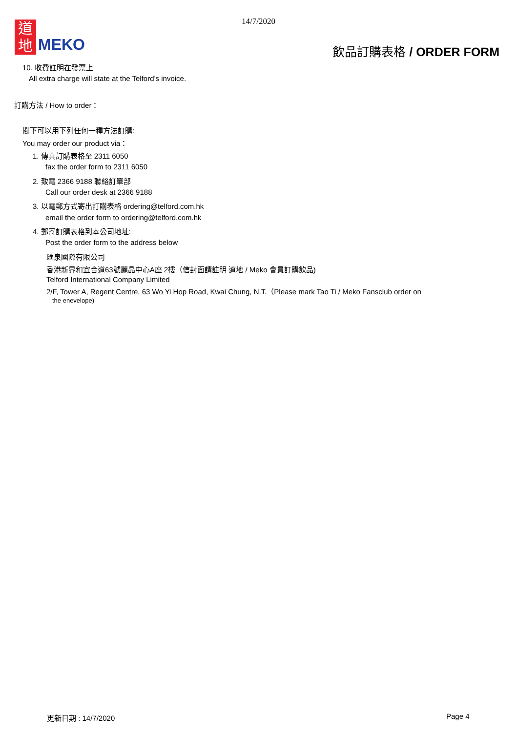14/7/2020
道
地
MEKO
飲品訂購表格 / ORDER FORM
10. 收費註明在發票上
All extra charge will state at the Telford’s invoice.
訂購方法 / How to order：
閣下可以用下列任何一種方法訂購:
You may order our product via：
1. 傳真訂購表格至 2311 6050
fax the order form to 2311 6050
2. 致電 2366 9188 聯絡訂單部
Call our order desk at 2366 9188
3. 以電郵方式寄出訂購表格 ordering@telford.com.hk
email the order form to ordering@telford.com.hk
4. 郵寄訂購表格到本公司地址:
Post the order form to the address below
匯泉國際有限公司
香港新界和宜合道63號麗晶中心A座 2樓（信封面請註明 道地 / Meko 會員訂購飲品)
Telford International Company Limited
2/F, Tower A, Regent Centre, 63 Wo Yi Hop Road, Kwai Chung, N.T.（Please mark Tao Ti / Meko Fansclub order on
the enevelope)
更新日期 : 14/7/2020 Page 4